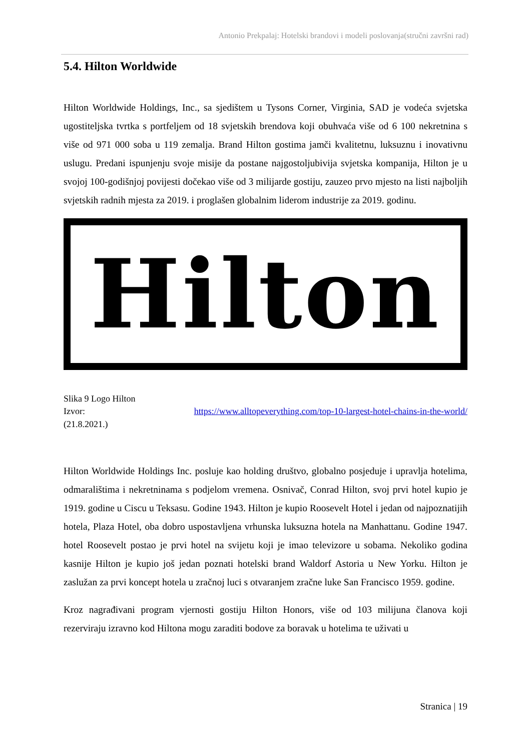Antonio Prekpalaj: Hotelski brandovi i modeli poslovanja(stručni završni rad)
5.4. Hilton Worldwide
Hilton Worldwide Holdings, Inc., sa sjedištem u Tysons Corner, Virginia, SAD je vodeća svjetska ugostiteljska tvrtka s portfeljem od 18 svjetskih brendova koji obuhvaća više od 6 100 nekretnina s više od 971 000 soba u 119 zemalja. Brand Hilton gostima jamči kvalitetnu, luksuznu i inovativnu uslugu. Predani ispunjenju svoje misije da postane najgostoljubivija svjetska kompanija, Hilton je u svojoj 100-godišnjoj povijesti dočekao više od 3 milijarde gostiju, zauzeo prvo mjesto na listi najboljih svjetskih radnih mjesta za 2019. i proglašen globalnim liderom industrije za 2019. godinu.
Hilton
Slika 9 Logo Hilton
Izvor: https://www.alltopeverything.com/top-10-largest-hotel-chains-in-the-world/
(21.8.2021.)
Hilton Worldwide Holdings Inc. posluje kao holding društvo, globalno posjeduje i upravlja hotelima, odmaralištima i nekretninama s podjelom vremena. Osnivač, Conrad Hilton, svoj prvi hotel kupio je 1919. godine u Ciscu u Teksasu. Godine 1943. Hilton je kupio Roosevelt Hotel i jedan od najpoznatijih hotela, Plaza Hotel, oba dobro uspostavljena vrhunska luksuzna hotela na Manhattanu. Godine 1947. hotel Roosevelt postao je prvi hotel na svijetu koji je imao televizore u sobama. Nekoliko godina kasnije Hilton je kupio još jedan poznati hotelski brand Waldorf Astoria u New Yorku. Hilton je zaslužan za prvi koncept hotela u zračnoj luci s otvaranjem zračne luke San Francisco 1959. godine.
Kroz nagrađivani program vjernosti gostiju Hilton Honors, više od 103 milijuna članova koji rezerviraju izravno kod Hiltona mogu zaraditi bodove za boravak u hotelima te uživati u
Stranica | 19